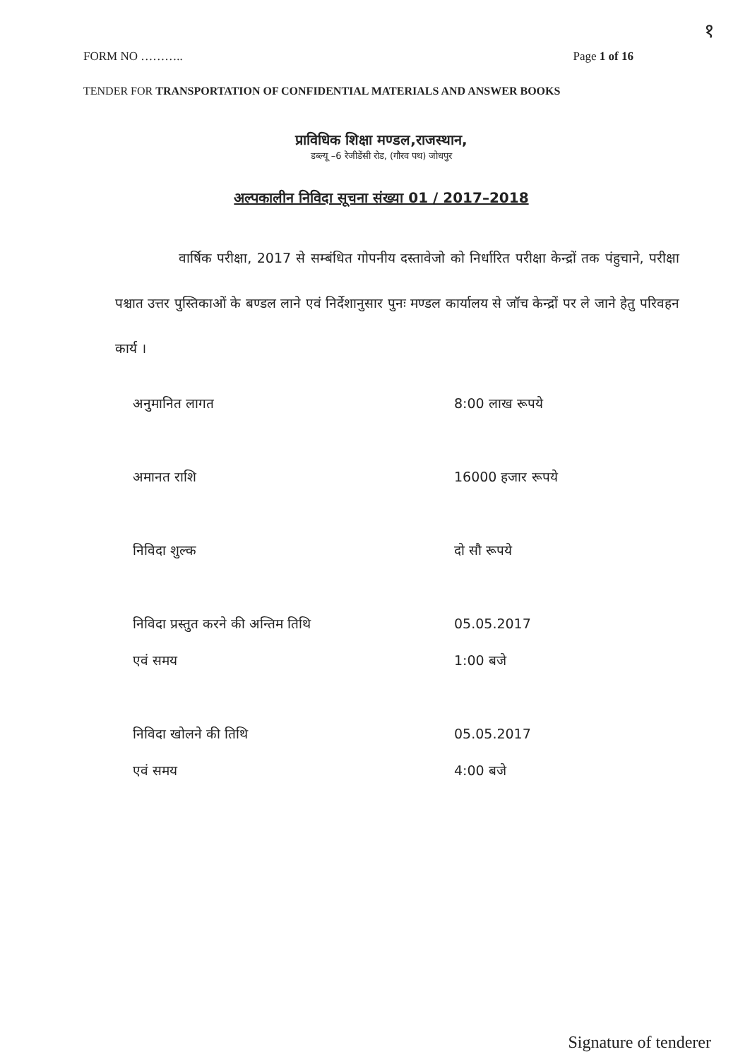१
FORM NO ……….. Page 1 of 16
TENDER FOR TRANSPORTATION OF CONFIDENTIAL MATERIALS AND ANSWER BOOKS
प्राविधिक शिक्षा मण्डल,राजस्थान,
डब्ल्यू –6 रेजीडेंसी रोड, (गौरव पथ) जोधपुर
अल्पकालीन निविदा सूचना संख्या 01 / 2017–2018
वार्षिक परीक्षा, 2017 से सम्बंधित गोपनीय दस्तावेजो को निर्धारित परीक्षा केन्द्रों तक पंहुचाने, परीक्षा पश्चात उत्तर पुस्तिकाओं के बण्डल लाने एवं निर्देशानुसार पुनः मण्डल कार्यालय से जॉच केन्द्रों पर ले जाने हेतु परिवहन कार्य ।
| अनुमानित लागत | 8:00 लाख रूपये |
| अमानत राशि | 16000 हजार रूपये |
| निविदा शुल्क | दो सौ रूपये |
| निविदा प्रस्तुत करने की अन्तिम तिथि एवं समय | 05.05.2017 1:00 बजे |
| निविदा खोलने की तिथि एवं समय | 05.05.2017 4:00 बजे |
Signature of tenderer